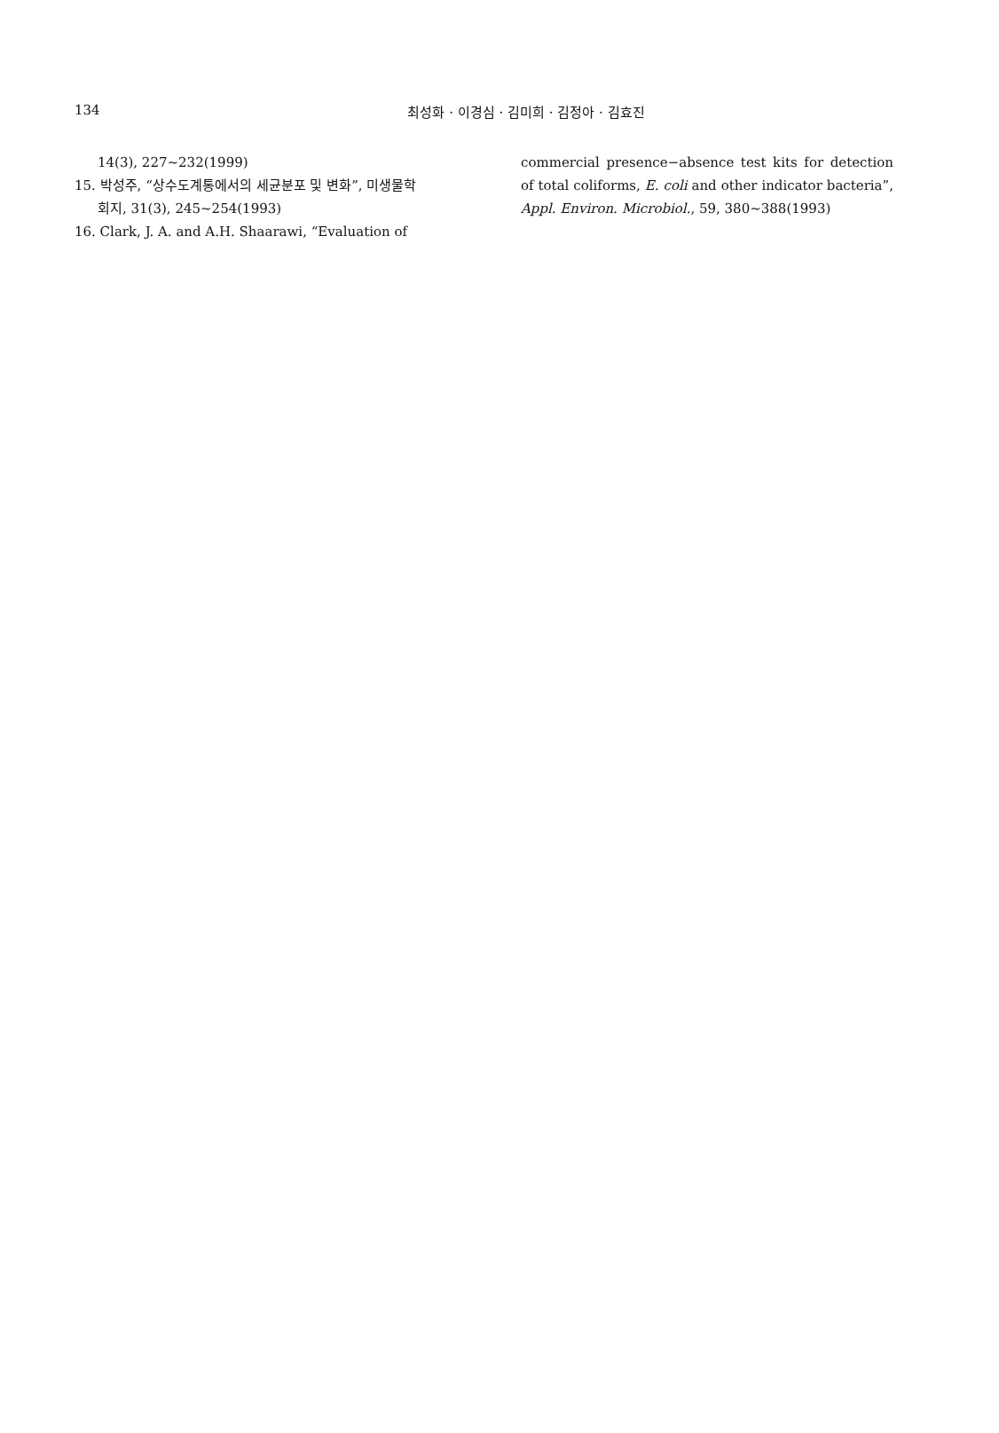134
최성화 · 이경심 · 김미희 · 김정아 · 김효진
14(3), 227~232(1999)
15. 박성주, “상수도계통에서의 세균분포 및 변화”, 미생물학
회지, 31(3), 245~254(1993)
16. Clark, J. A. and A.H. Shaarawi, “Evaluation of
commercial presence−absence test kits for detection of total coliforms, E. coli and other indicator bacteria”, Appl. Environ. Microbiol., 59, 380~388(1993)